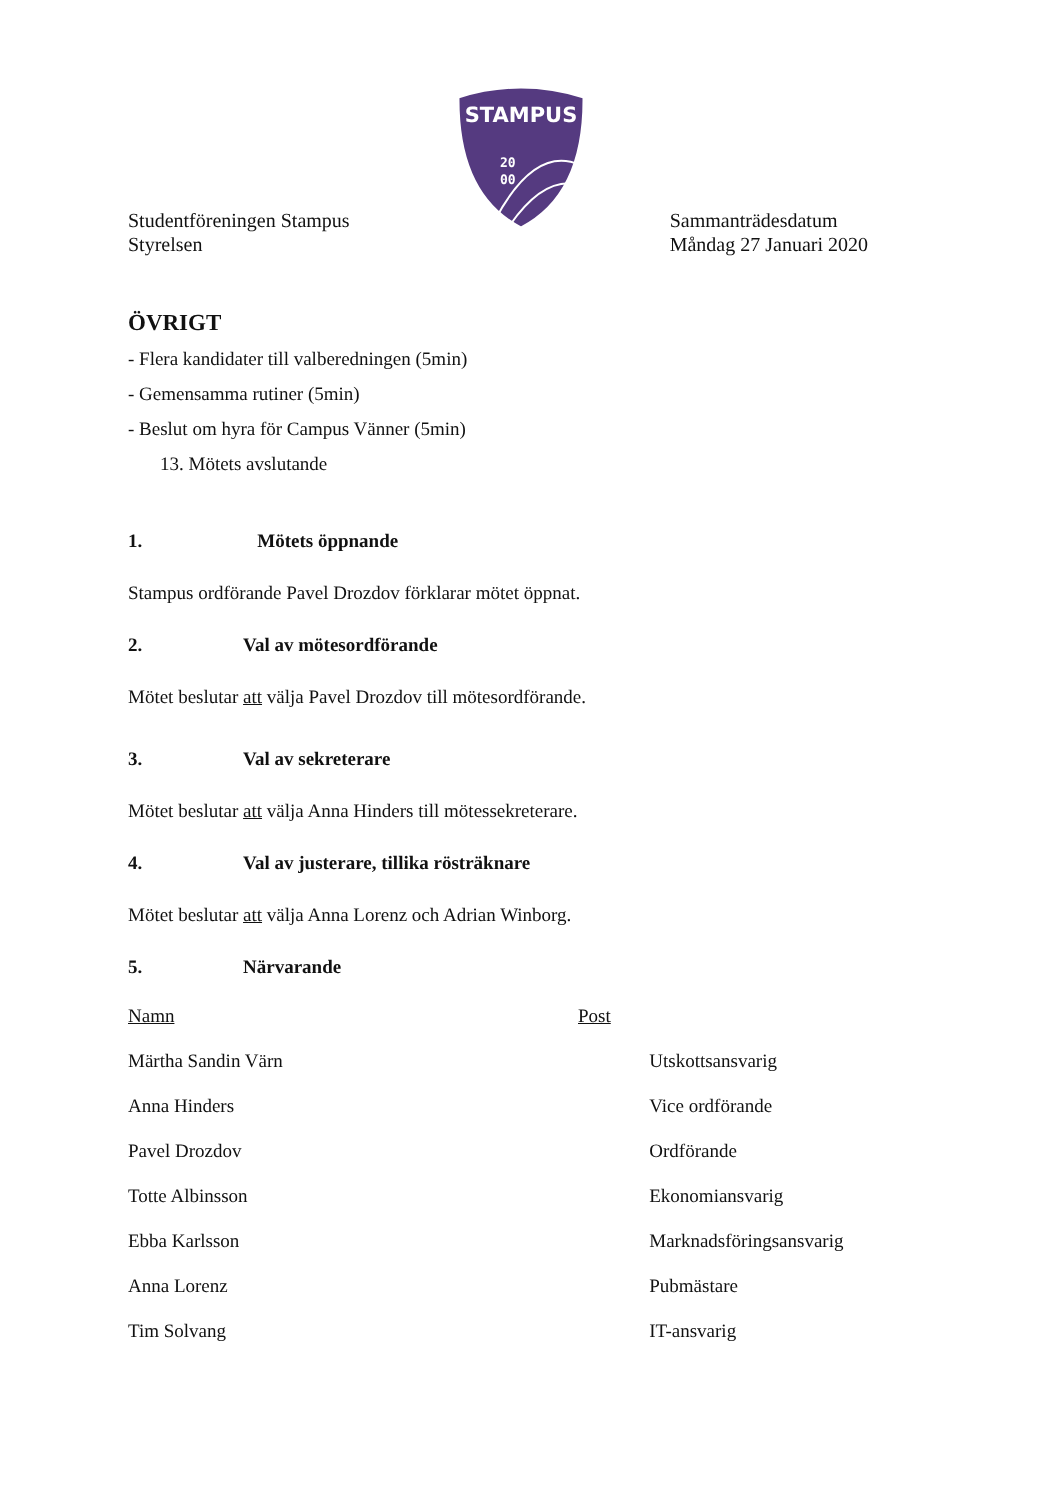STAMPUS
20
00
Studentföreningen Stampus
Styrelsen
Sammanträdesdatum
Måndag 27 Januari 2020
ÖVRIGT
- Flera kandidater till valberedningen (5min)
- Gemensamma rutiner (5min)
- Beslut om hyra för Campus Vänner (5min)
13. Mötets avslutande
1. Mötets öppnande
Stampus ordförande Pavel Drozdov förklarar mötet öppnat.
2. Val av mötesordförande
Mötet beslutar att välja Pavel Drozdov till mötesordförande.
3. Val av sekreterare
Mötet beslutar att välja Anna Hinders till mötessekreterare.
4. Val av justerare, tillika rösträknare
Mötet beslutar att välja Anna Lorenz och Adrian Winborg.
5. Närvarande
| Namn | Post |
| --- | --- |
| Märtha Sandin Värn | Utskottsansvarig |
| Anna Hinders | Vice ordförande |
| Pavel Drozdov | Ordförande |
| Totte Albinsson | Ekonomiansvarig |
| Ebba Karlsson | Marknadsföringsansvarig |
| Anna Lorenz | Pubmästare |
| Tim Solvang | IT-ansvarig |